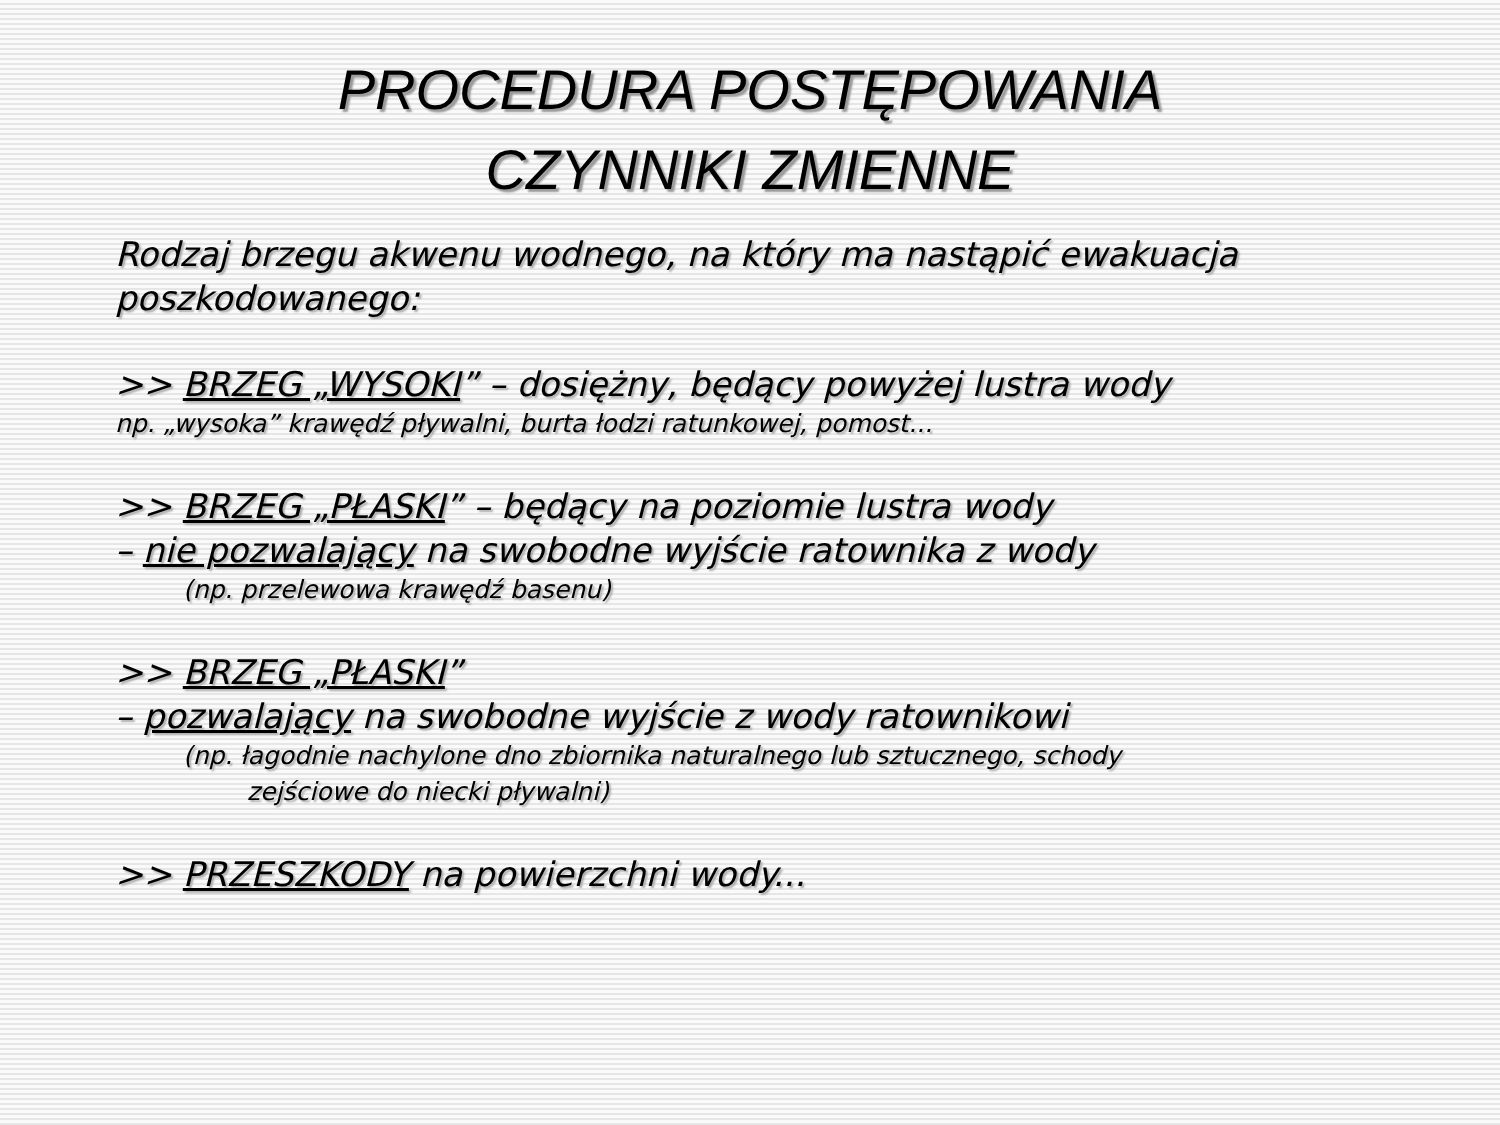PROCEDURA POSTĘPOWANIA
CZYNNIKI ZMIENNE
Rodzaj brzegu akwenu wodnego, na który ma nastąpić ewakuacja poszkodowanego:
>> BRZEG „WYSOKI” – dosiężny, będący powyżej lustra wody
np. „wysoka” krawędź pływalni, burta łodzi ratunkowej, pomost...
>> BRZEG „PŁASKI” – będący na poziomie lustra wody
– nie pozwalający na swobodne wyjście ratownika z wody
(np. przelewowa krawędź basenu)
>> BRZEG „PŁASKI”
– pozwalający na swobodne wyjście z wody ratownikowi
(np. łagodnie nachylone dno zbiornika naturalnego lub sztucznego, schody
zejściowe do niecki pływalni)
>> PRZESZKODY na powierzchni wody...